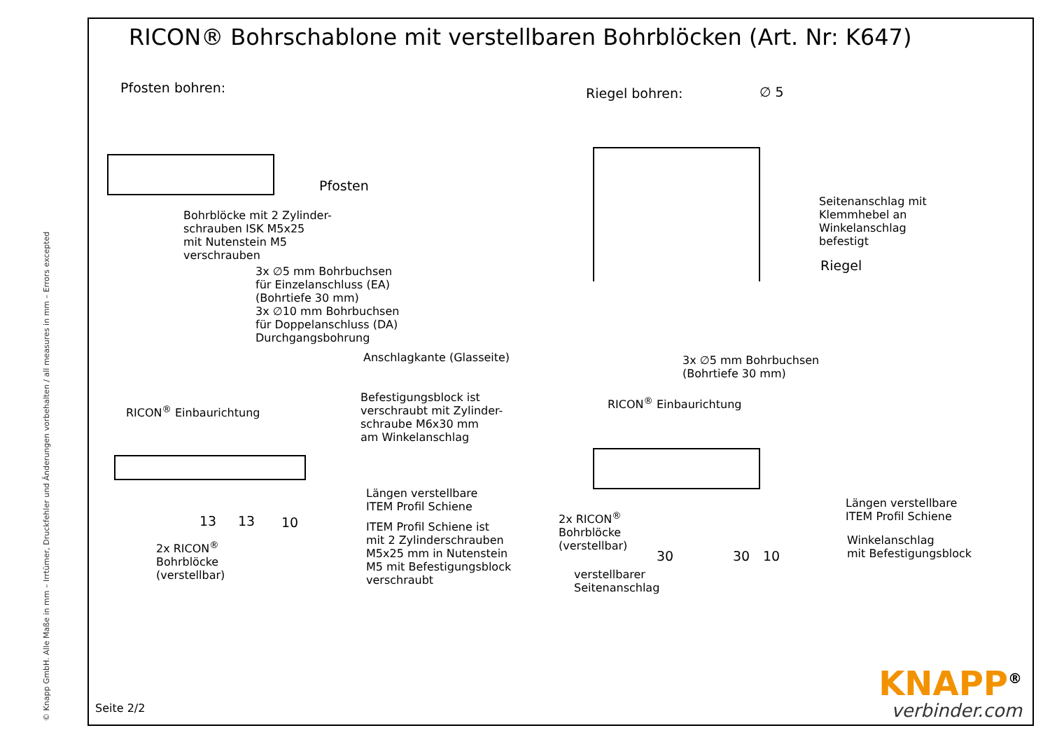© Knapp GmbH. Alle Maße in mm – Irrtümer, Druckfehler und Änderungen vorbehalten / all measures in mm – Errors excepted
RICON® Bohrschablone mit verstellbaren Bohrblöcken (Art. Nr: K647)
Pfosten bohren: Riegel bohren: ∅ 5
Pfosten
Bohrblöcke mit 2 Zylinder-
schrauben ISK M5x25
mit Nutenstein M5
verschrauben
3x ∅5 mm Bohrbuchsen
für Einzelanschluss (EA)
(Bohrtiefe 30 mm)
3x ∅10 mm Bohrbuchsen
für Doppelanschluss (DA)
Durchgangsbohrung
Anschlagkante (Glasseite)
Befestigungsblock ist
verschraubt mit Zylinder-
schraube M6x30 mm
am Winkelanschlag
RICON<sup>®</sup> Einbaurichtung
Längen verstellbare
ITEM Profil Schiene
13 13 10
ITEM Profil Schiene ist
mit 2 Zylinderschrauben
M5x25 mm in Nutenstein
M5 mit Befestigungsblock
verschraubt
2x RICON<sup>®</sup>
Bohrblöcke
(verstellbar)
Seitenanschlag mit
Klemmhebel an
Winkelanschlag
befestigt
Riegel
3x ∅5 mm Bohrbuchsen
(Bohrtiefe 30 mm)
RICON<sup>®</sup> Einbaurichtung
Längen verstellbare
ITEM Profil Schiene
2x RICON<sup>®</sup>
Bohrblöcke
(verstellbar)
Winkelanschlag
mit Befestigungsblock
30 30 10
verstellbarer
Seitenanschlag
Seite 2/2
KNAPP<sup>®</sup>
verbinder.com